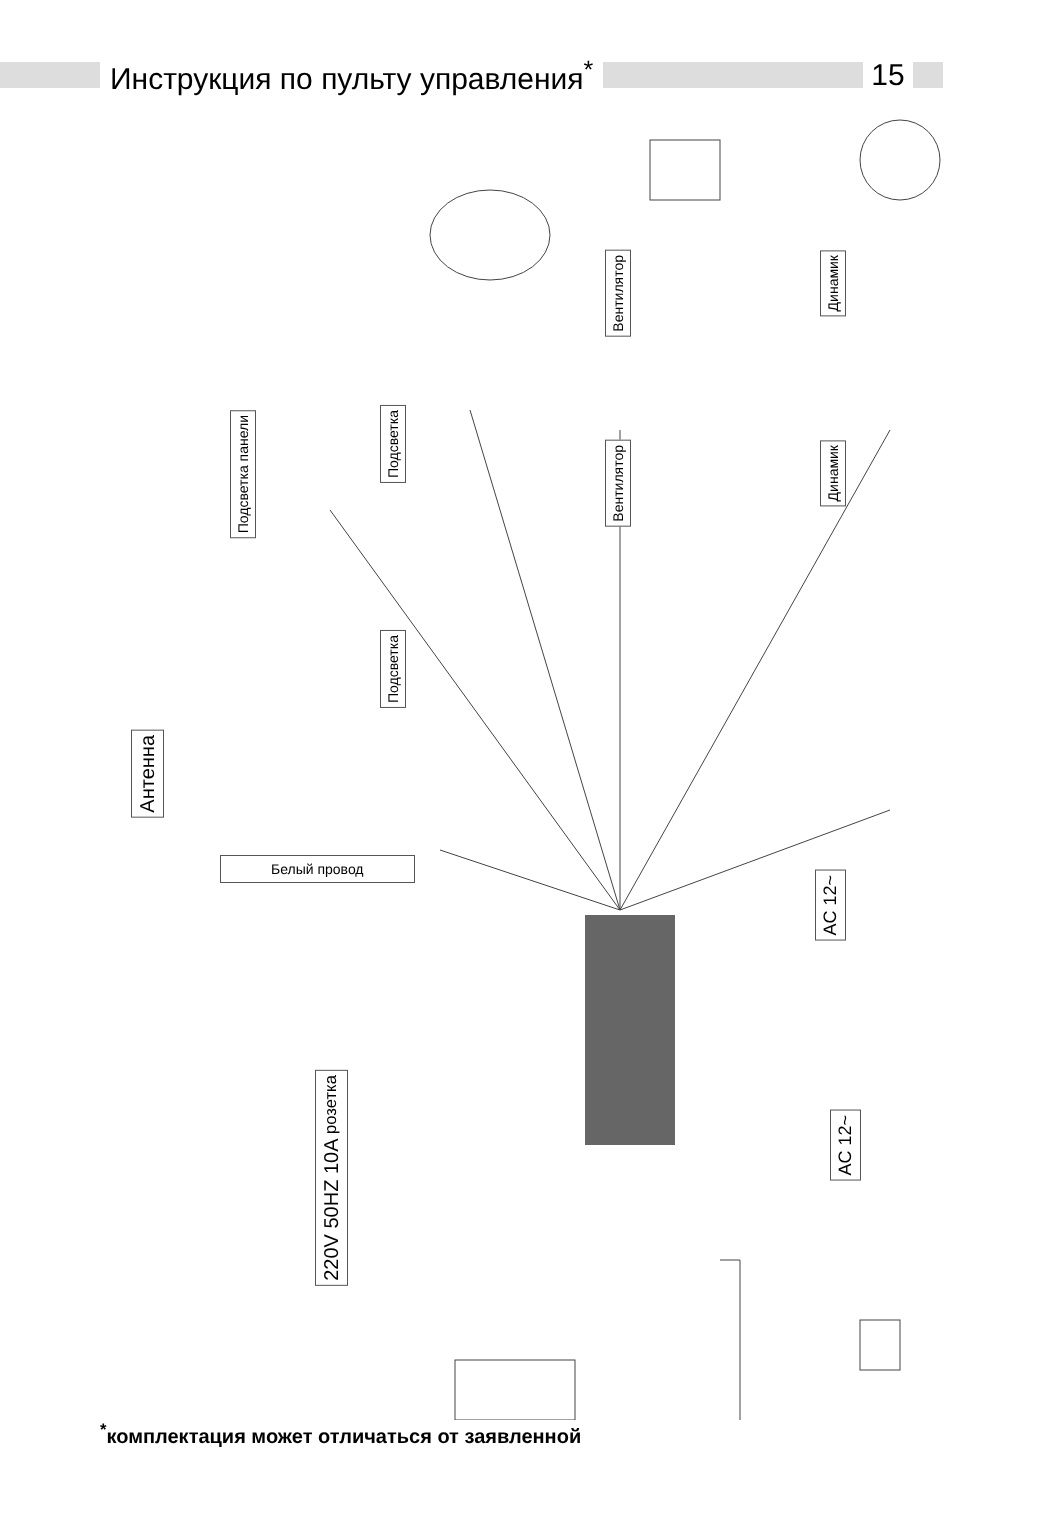Инструкция по пульту управления<sup>*</sup>
15
Антенна
Подсветка панели
Подсветка
Подсветка
Вентилятор
Вентилятор
Динамик
Динамик
Белый провод
AC 12~
AC 12~
220V 50HZ 10A розетка
<sup>*</sup> комплектация может отличаться от заявленной